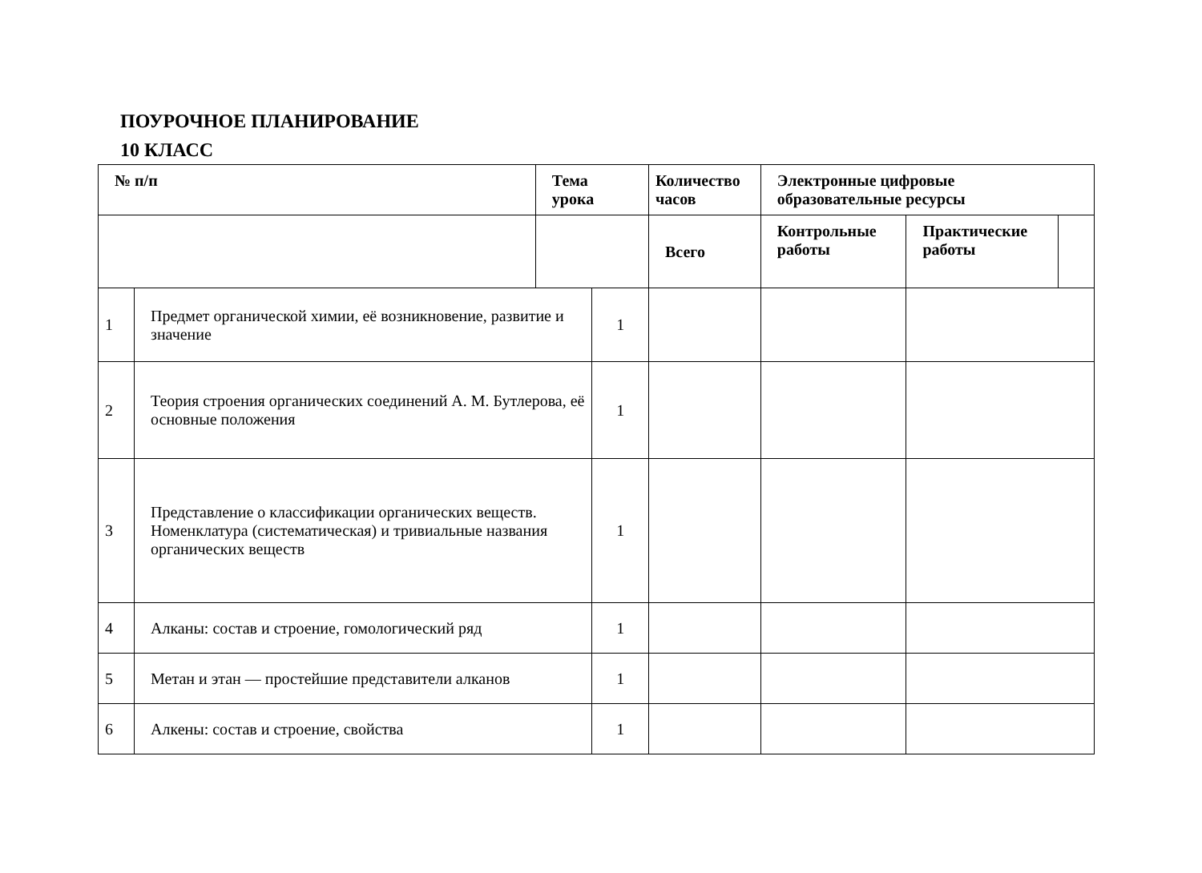ПОУРОЧНОЕ ПЛАНИРОВАНИЕ
10 КЛАСС
| № п/п | | Тема урока | | Количество часов | | Электронные цифровые образовательные ресурсы | | |
| --- | --- | --- | --- | --- | --- | --- | --- | --- |
| | | | | Всего | | Контрольные работы | Практические работы | |
| 1 | Предмет органической химии, её возникновение, развитие и значение | | 1 | | | | | |
| 2 | Теория строения органических соединений А. М. Бутлерова, её основные положения | | 1 | | | | | |
| 3 | Представление о классификации органических веществ. Номенклатура (систематическая) и тривиальные названия органических веществ | | 1 | | | | | |
| 4 | Алканы: состав и строение, гомологический ряд | | 1 | | | | | |
| 5 | Метан и этан — простейшие представители алканов | | 1 | | | | | |
| 6 | Алкены: состав и строение, свойства | | 1 | | | | | |